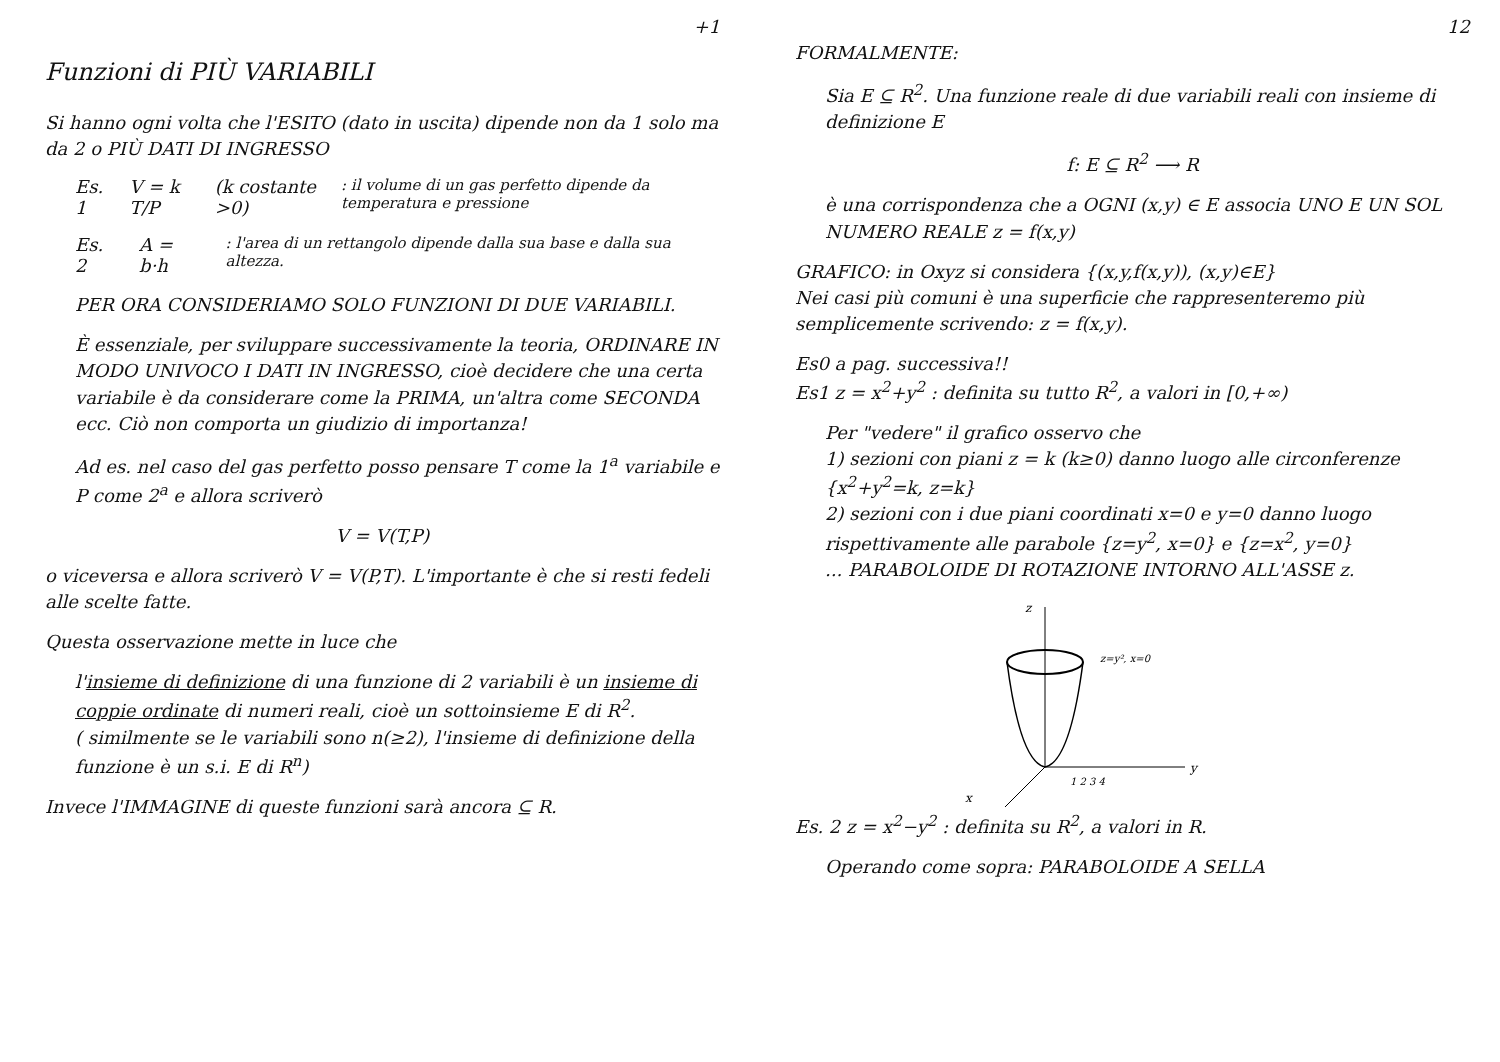+1
Funzioni di PIÙ VARIABILI
Si hanno ogni volta che l'ESITO (dato in uscita) dipende non da 1 solo ma da 2 o PIÙ DATI DI INGRESSO
Es. 1 V = k T/P (k costante >0): il volume di un gas perfetto dipende da temperatura e pressione
Es. 2 A = b·h: l'area di un rettangolo dipende dalla sua base e dalla sua altezza.
PER ORA CONSIDERIAMO SOLO FUNZIONI DI DUE VARIABILI.
È essenziale, per sviluppare successivamente la teoria, ORDINARE IN MODO UNIVOCO I DATI IN INGRESSO, cioè decidere che una certa variabile è da considerare come la PRIMA, un'altra come SECONDA ecc. Ciò non comporta un giudizio di importanza!
Ad es. nel caso del gas perfetto posso pensare T come la 1<sup>a</sup> variabile e P come 2<sup>a</sup> e allora scriverò
V = V(T,P)
o viceversa e allora scriverò V = V(P,T). L'importante è che si resti fedeli alle scelte fatte.
Questa osservazione mette in luce che
l'insieme di definizione di una funzione di 2 variabili è un insieme di coppie ordinate di numeri reali, cioè un sottoinsieme E di R<sup>2</sup>.
( similmente se le variabili sono n(≥2), l'insieme di definizione della funzione è un s.i. E di R<sup>n</sup>)
Invece l'IMMAGINE di queste funzioni sarà ancora ⊆ R.
12
FORMALMENTE:
Sia E ⊆ R<sup>2</sup>. Una funzione reale di due variabili reali con insieme di definizione E
f: E ⊆ R<sup>2</sup> ⟶ R
è una corrispondenza che a OGNI (x,y) ∈ E associa UNO E UN SOL NUMERO REALE z = f(x,y)
GRAFICO: in Oxyz si considera {(x,y,f(x,y)), (x,y)∈E}
Nei casi più comuni è una superficie che rappresenteremo più semplicemente scrivendo: z = f(x,y).
Es0 a pag. successiva!!
Es1 z = x<sup>2</sup>+y<sup>2</sup> : definita su tutto R<sup>2</sup>, a valori in [0,+∞)
Per "vedere" il grafico osservo che
1) sezioni con piani z = k (k≥0) danno luogo alle circonferenze {x<sup>2</sup>+y<sup>2</sup>=k, z=k}
2) sezioni con i due piani coordinati x=0 e y=0 danno luogo rispettivamente alle parabole {z=y<sup>2</sup>, x=0} e {z=x<sup>2</sup>, y=0}
... PARABOLOIDE DI ROTAZIONE INTORNO ALL'ASSE z.
z
y
x
z=y², x=0
1 2 3 4
Es. 2 z = x<sup>2</sup>−y<sup>2</sup> : definita su R<sup>2</sup>, a valori in R.
Operando come sopra: PARABOLOIDE A SELLA